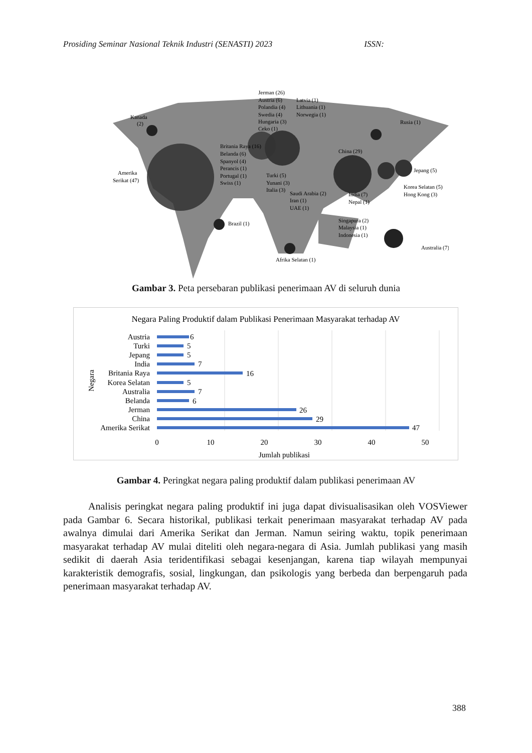Prosiding Seminar Nasional Teknik Industri (SENASTI) 2023 ISSN:
Kanada
(2)
Amerika
Serikat (47)
Jerman (26)
Austria (6)
Polandia (4)
Swedia (4)
Hungaria (3)
Ceko (1)
Latvia (1)
Lithuania (1)
Norwegia (1)
Britania Raya (16)
Belanda (6)
Spanyol (4)
Perancis (1)
Portugal (1)
Swiss (1)
Turki (5)
Yunani (3)
Italia (3)
Saudi Arabia (2)
Iran (1)
UAE (1)
China (29)
Rusia (1)
Jepang (5)
Korea Selatan (5)
Hong Kong (3)
India (7)
Nepal (1)
Singapura (2)
Malaysia (1)
Indonesia (1)
Australia (7)
Brazil (1)
Afrika Selatan (1)
Gambar 3. Peta persebaran publikasi penerimaan AV di seluruh dunia
Negara Paling Produktif dalam Publikasi Penerimaan Masyarakat terhadap AV
Austria
Turki
Jepang
India
Britania Raya
Korea Selatan
Australia
Belanda
Jerman
China
Amerika Serikat
6
5
5
7
16
5
7
6
26
29
47
0
10
20
30
40
50
Jumlah publikasi
Negara
Gambar 4. Peringkat negara paling produktif dalam publikasi penerimaan AV
Analisis peringkat negara paling produktif ini juga dapat divisualisasikan oleh VOSViewer pada Gambar 6. Secara historikal, publikasi terkait penerimaan masyarakat terhadap AV pada awalnya dimulai dari Amerika Serikat dan Jerman. Namun seiring waktu, topik penerimaan masyarakat terhadap AV mulai diteliti oleh negara-negara di Asia. Jumlah publikasi yang masih sedikit di daerah Asia teridentifikasi sebagai kesenjangan, karena tiap wilayah mempunyai karakteristik demografis, sosial, lingkungan, dan psikologis yang berbeda dan berpengaruh pada penerimaan masyarakat terhadap AV.
388